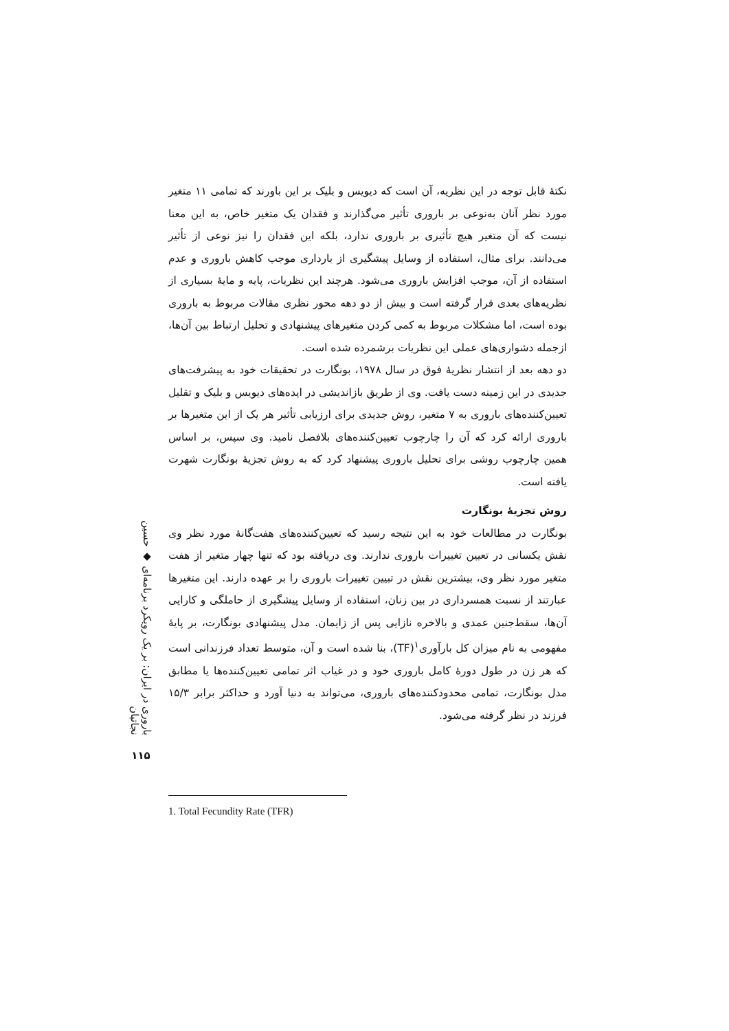نکتهٔ قابل توجه در این نظریه، آن است که دیویس و بلیک بر این باورند که تمامی ۱۱ متغیر مورد نظر آنان به‌نوعی بر باروری تأثیر می‌گذارند و فقدان یک متغیر خاص، به این معنا نیست که آن متغیر هیچ تأثیری بر باروری ندارد، بلکه این فقدان را نیز نوعی از تأثیر می‌دانند. برای مثال، استفاده از وسایل پیشگیری از بارداری موجب کاهش باروری و عدم استفاده از آن، موجب افزایش باروری می‌شود. هرچند این نظریات، پایه و مایهٔ بسیاری از نظریه‌های بعدی قرار گرفته است و بیش از دو دهه محور نظری مقالات مربوط به باروری بوده است، اما مشکلات مربوط به کمی کردن متغیرهای پیشنهادی و تحلیل ارتباط بین آن‌ها، ازجمله دشواری‌های عملی این نظریات برشمرده شده است.
دو دهه بعد از انتشار نظریهٔ فوق در سال ۱۹۷۸، بونگارت در تحقیقات خود به پیشرفت‌های جدیدی در این زمینه دست یافت. وی از طریق بازاندیشی در ایده‌های دیویس و بلیک و تقلیل تعیین‌کننده‌های باروری به ۷ متغیر، روش جدیدی برای ارزیابی تأثیر هر یک از این متغیرها بر باروری ارائه کرد که آن را چارچوب تعیین‌کننده‌های بلافصل نامید. وی سپس، بر اساس همین چارچوب روشی برای تحلیل باروری پیشنهاد کرد که به روش تجزیهٔ بونگارت شهرت یافته است.
روش تجزیهٔ بونگارت
بونگارت در مطالعات خود به این نتیجه رسید که تعیین‌کننده‌های هفت‌گانهٔ مورد نظر وی نقش یکسانی در تعیین تغییرات باروری ندارند. وی دریافته بود که تنها چهار متغیر از هفت متغیر مورد نظر وی، بیشترین نقش در تبیین تغییرات باروری را بر عهده دارند. این متغیرها عبارتند از نسبت همسرداری در بین زنان، استفاده از وسایل پیشگیری از حاملگی و کارایی آن‌ها، سقط‌جنین عمدی و بالاخره نازایی پس از زایمان. مدل پیشنهادی بونگارت، بر پایهٔ مفهومی به نام میزان کل بارآوری<sup>۱</sup>(TF)، بنا شده است و آن، متوسط تعداد فرزندانی است که هر زن در طول دورهٔ کامل باروری خود و در غیاب اثر تمامی تعیین‌کننده‌ها یا مطابق مدل بونگارت، تمامی محدودکننده‌های باروری، می‌تواند به دنیا آورد و حداکثر برابر ۱۵/۳ فرزند در نظر گرفته می‌شود.
باروری در ایران: بر یک رویکرد برنامه‌ای ◆ حسین نجاتیان
۱۱۵
1. Total Fecundity Rate (TFR)